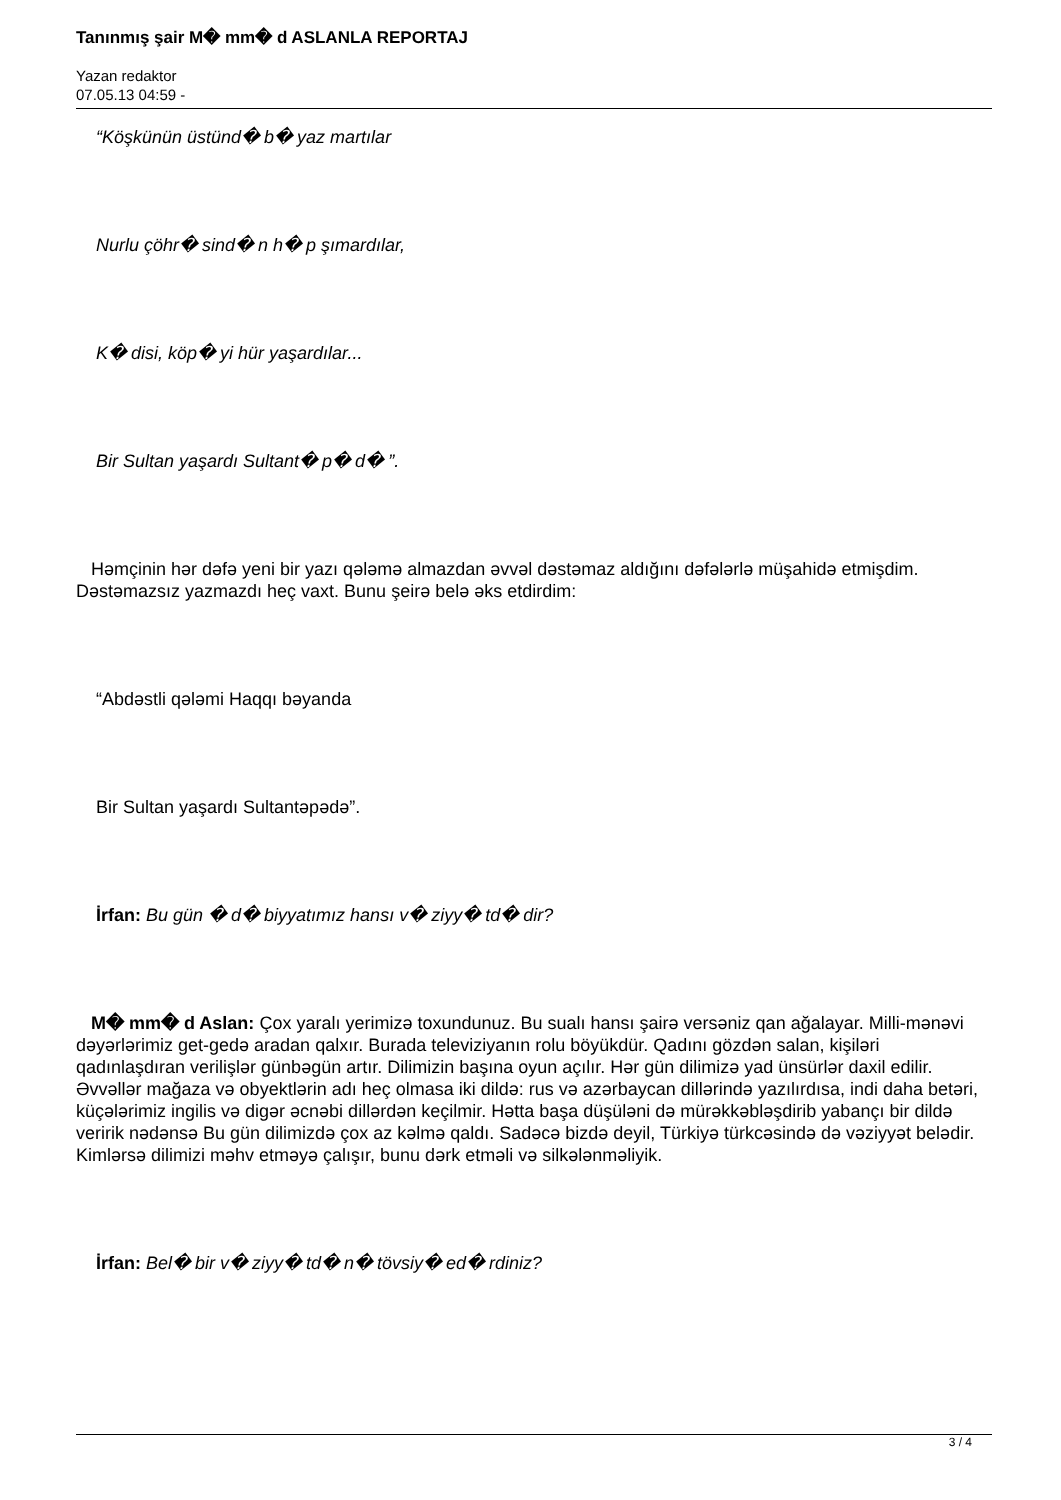Tanınmış şair M� mm� d ASLANLA REPORTAJ
Yazan redaktor
07.05.13 04:59 -
“Köşkünün üstünd� b� yaz martılar
Nurlu çöhr� sind� n h� p şımardılar,
K� disi, köp� yi hür yaşardılar...
Bir Sultan yaşardı Sultant� p� d� ”.
Həmçinin hər dəfə yeni bir yazı qələmə almazdan əvvəl dəstəmaz aldığını dəfələrlə müşahidə etmişdim. Dəstəmazsız yazmazdı heç vaxt. Bunu şeirə belə əks etdirdim:
“Abdəstli qələmi Haqqı bəyanda
Bir Sultan yaşardı Sultantəpədə”.
İrfan: Bu gün � d� biyyatımız hansı v� ziyy� td� dir?
M� mm� d Aslan: Çox yaralı yerimizə toxundunuz. Bu sualı hansı şairə versəniz qan ağalayar. Milli-mənəvi dəyərlərimiz get-gedə aradan qalxır. Burada televiziyanın rolu böyükdür. Qadını gözdən salan, kişiləri qadınlaşdıran verilişlər günbəgün artır. Dilimizin başına oyun açılır. Hər gün dilimizə yad ünsürlər daxil edilir. Əvvəllər mağaza və obyektlərin adı heç olmasa iki dildə: rus və azərbaycan dillərində yazılırdısa, indi daha betəri, küçələrimiz ingilis və digər əcnəbi dillərdən keçilmir. Hətta başa düşüləni də mürəkkəbləşdirib yabançı bir dildə veririk nədənsə Bu gün dilimizdə çox az kəlmə qaldı. Sadəcə bizdə deyil, Türkiyə türkcəsində də vəziyyət belədir. Kimlərsə dilimizi məhv etməyə çalışır, bunu dərk etməli və silkələnməliyik.
İrfan: Bel� bir v� ziyy� td� n� tövsiy� ed� rdiniz?
3 / 4